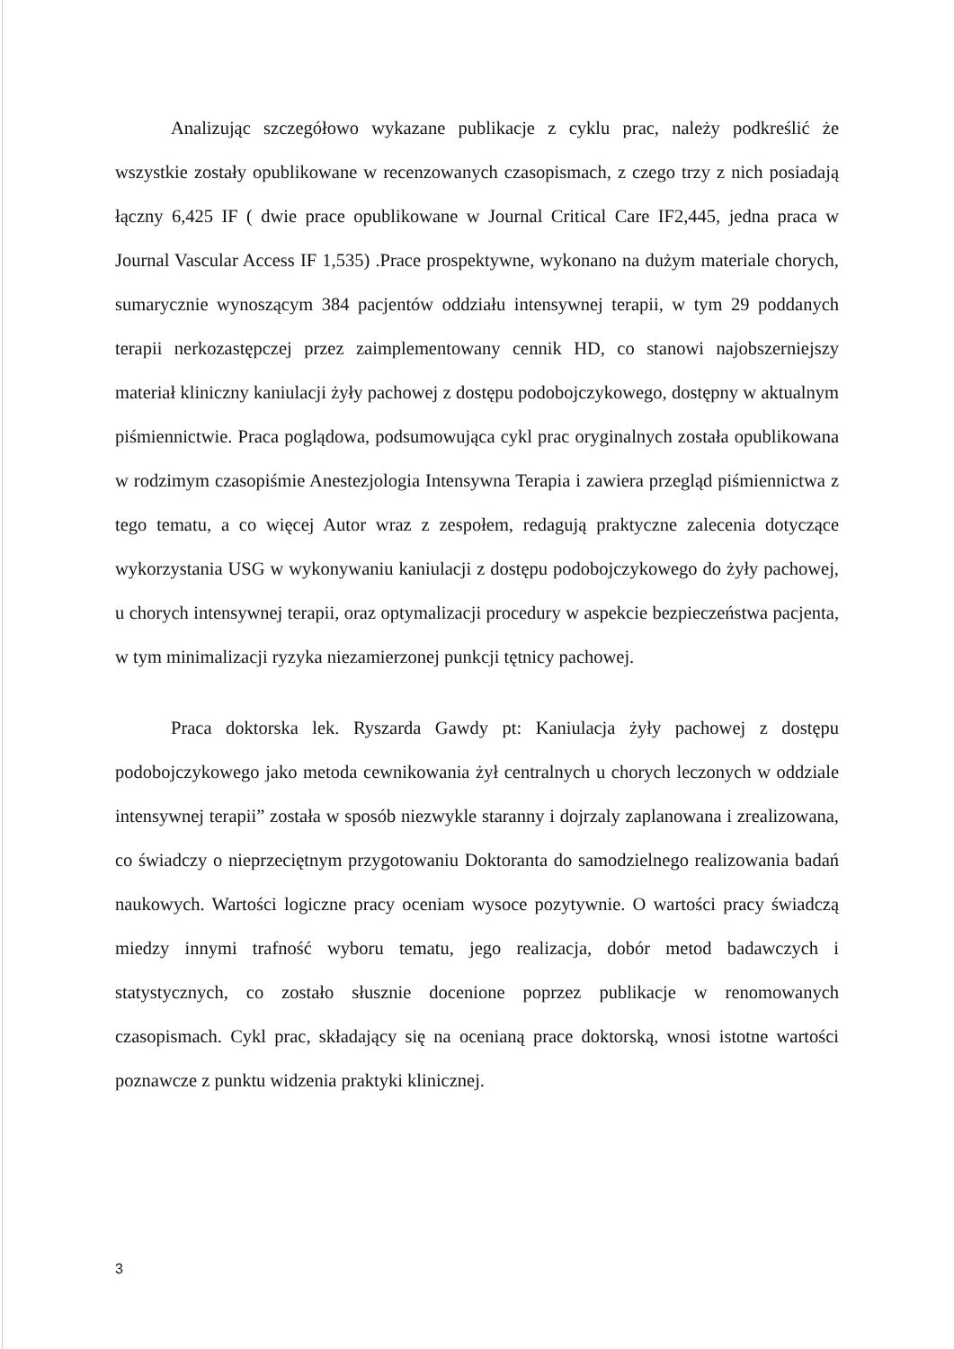Analizując szczegółowo wykazane publikacje z cyklu prac, należy podkreślić że wszystkie zostały opublikowane w recenzowanych czasopismach, z czego trzy z nich posiadają łączny 6,425 IF ( dwie prace opublikowane w Journal Critical Care IF2,445, jedna praca w Journal Vascular Access IF 1,535) .Prace prospektywne, wykonano na dużym materiale chorych, sumarycznie wynoszącym 384 pacjentów oddziału intensywnej terapii, w tym 29 poddanych terapii nerkozastępczej przez zaimplementowany cennik HD, co stanowi najobszerniejszy materiał kliniczny kaniulacji żyły pachowej z dostępu podobojczykowego, dostępny w aktualnym piśmiennictwie. Praca poglądowa, podsumowująca cykl prac oryginalnych została opublikowana w rodzimym czasopiśmie Anestezjologia Intensywna Terapia i zawiera przegląd piśmiennictwa z tego tematu, a co więcej Autor wraz z zespołem, redagują praktyczne zalecenia dotyczące wykorzystania USG w wykonywaniu kaniulacji z dostępu podobojczykowego do żyły pachowej, u chorych intensywnej terapii, oraz optymalizacji procedury w aspekcie bezpieczeństwa pacjenta, w tym minimalizacji ryzyka niezamierzonej punkcji tętnicy pachowej.
Praca doktorska lek. Ryszarda Gawdy pt: Kaniulacja żyły pachowej z dostępu podobojczykowego jako metoda cewnikowania żył centralnych u chorych leczonych w oddziale intensywnej terapii” została w sposób niezwykle staranny i dojrzaly zaplanowana i zrealizowana, co świadczy o nieprzeciętnym przygotowaniu Doktoranta do samodzielnego realizowania badań naukowych. Wartości logiczne pracy oceniam wysoce pozytywnie. O wartości pracy świadczą miedzy innymi trafność wyboru tematu, jego realizacja, dobór metod badawczych i statystycznych, co zostało słusznie docenione poprzez publikacje w renomowanych czasopismach. Cykl prac, składający się na ocenianą prace doktorską, wnosi istotne wartości poznawcze z punktu widzenia praktyki klinicznej.
3